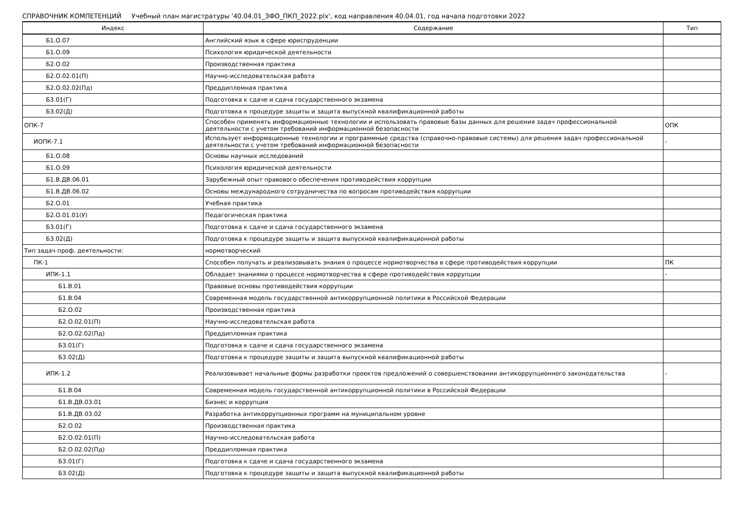СПРАВОЧНИК КОМПЕТЕНЦИЙ Учебный план магистратуры '40.04.01_ЗФО_ПКП_2022.plx', код направления 40.04.01, год начала подготовки 2022
| Индекс | Содержание | Тип |
| --- | --- | --- |
| Б1.О.07 | Английский язык в сфере юриспруденции | |
| Б1.О.09 | Психология юридической деятельности | |
| Б2.О.02 | Производственная практика | |
| Б2.О.02.01(П) | Научно-исследовательская работа | |
| Б2.О.02.02(Пд) | Преддипломная практика | |
| Б3.01(Г) | Подготовка к сдаче и сдача государственного экзамена | |
| Б3.02(Д) | Подготовка к процедуре защиты и защита выпускной квалификационной работы | |
| ОПК-7 | Способен применять информационные технологии и использовать правовые базы данных для решения задач профессиональной деятельности с учетом требований информационной безопасности | ОПК |
| ИОПК-7.1 | Использует информационные технологии и программные средства (справочно-правовые системы) для решения задач профессиональной деятельности с учетом требований информационной безопасности | - |
| Б1.О.08 | Основы научных исследований | |
| Б1.О.09 | Психология юридической деятельности | |
| Б1.В.ДВ.06.01 | Зарубежный опыт правового обеспечения противодействия коррупции | |
| Б1.В.ДВ.06.02 | Основы международного сотрудничества по вопросам противодействия коррупции | |
| Б2.О.01 | Учебная практика | |
| Б2.О.01.01(У) | Педагогическая практика | |
| Б3.01(Г) | Подготовка к сдаче и сдача государственного экзамена | |
| Б3.02(Д) | Подготовка к процедуре защиты и защита выпускной квалификационной работы | |
| Тип задач проф. деятельности: | нормотворческий | |
| ПК-1 | Способен получать и реализовывать знания о процессе нормотворчества в сфере противодействия коррупции | ПК |
| ИПК-1.1 | Обладает знаниями о процессе нормотворчества в сфере противодействия коррупции | - |
| Б1.В.01 | Правовые основы противодействия коррупции | |
| Б1.В.04 | Современная модель государственной антикоррупционной политики в Российской Федерации | |
| Б2.О.02 | Производственная практика | |
| Б2.О.02.01(П) | Научно-исследовательская работа | |
| Б2.О.02.02(Пд) | Преддипломная практика | |
| Б3.01(Г) | Подготовка к сдаче и сдача государственного экзамена | |
| Б3.02(Д) | Подготовка к процедуре защиты и защита выпускной квалификационной работы | |
| ИПК-1.2 | Реализовывает начальные формы разработки проектов предложений о совершенствовании антикоррупционного законодательства | - |
| Б1.В.04 | Современная модель государственной антикоррупционной политики в Российской Федерации | |
| Б1.В.ДВ.03.01 | Бизнес и коррупция | |
| Б1.В.ДВ.03.02 | Разработка антикоррупционных программ на муниципальном уровне | |
| Б2.О.02 | Производственная практика | |
| Б2.О.02.01(П) | Научно-исследовательская работа | |
| Б2.О.02.02(Пд) | Преддипломная практика | |
| Б3.01(Г) | Подготовка к сдаче и сдача государственного экзамена | |
| Б3.02(Д) | Подготовка к процедуре защиты и защита выпускной квалификационной работы | |